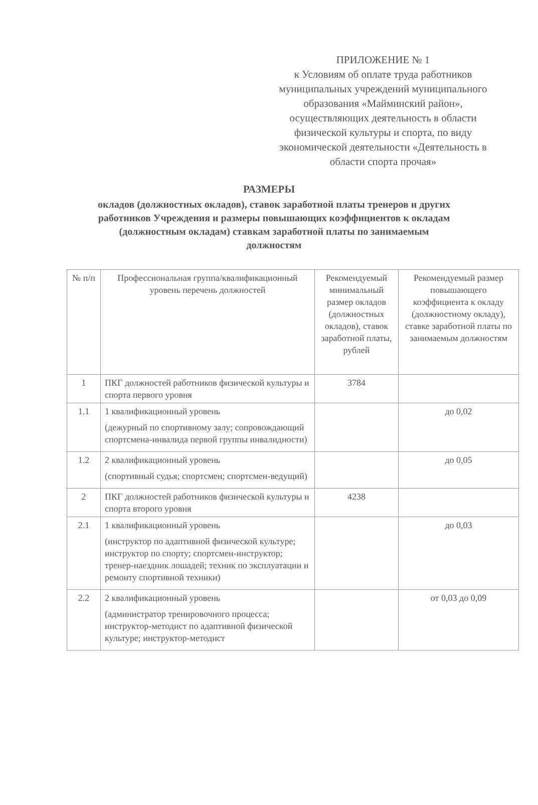ПРИЛОЖЕНИЕ № 1
к Условиям об оплате труда работников муниципальных учреждений муниципального образования «Майминский район», осуществляющих деятельность в области физической культуры и спорта, по виду экономической деятельности «Деятельность в области спорта прочая»
РАЗМЕРЫ
окладов (должностных окладов), ставок заработной платы тренеров и других работников Учреждения и размеры повышающих коэффициентов к окладам (должностным окладам) ставкам заработной платы по занимаемым должностям
| № п/п | Профессиональная группа/квалификационный уровень перечень должностей | Рекомендуемый минимальный размер окладов (должностных окладов), ставок заработной платы, рублей | Рекомендуемый размер повышающего коэффициента к окладу (должностному окладу), ставке заработной платы по занимаемым должностям |
| 1 | ПКГ должностей работников физической культуры и спорта первого уровня | 3784 | |
| 1.1 | 1 квалификационный уровень (дежурный по спортивному залу; сопровождающий спортсмена-инвалида первой группы инвалидности) | | до 0,02 |
| 1.2 | 2 квалификационный уровень (спортивный судья; спортсмен; спортсмен-ведущий) | | до 0,05 |
| 2 | ПКГ должностей работников физической культуры и спорта второго уровня | 4238 | |
| 2.1 | 1 квалификационный уровень (инструктор по адаптивной физической культуре; инструктор по спорту; спортсмен-инструктор; тренер-наездник лошадей; техник по эксплуатации и ремонту спортивной техники) | | до 0,03 |
| 2.2 | 2 квалификационный уровень (администратор тренировочного процесса; инструктор-методист по адаптивной физической культуре; инструктор-методист | | от 0,03 до 0,09 |